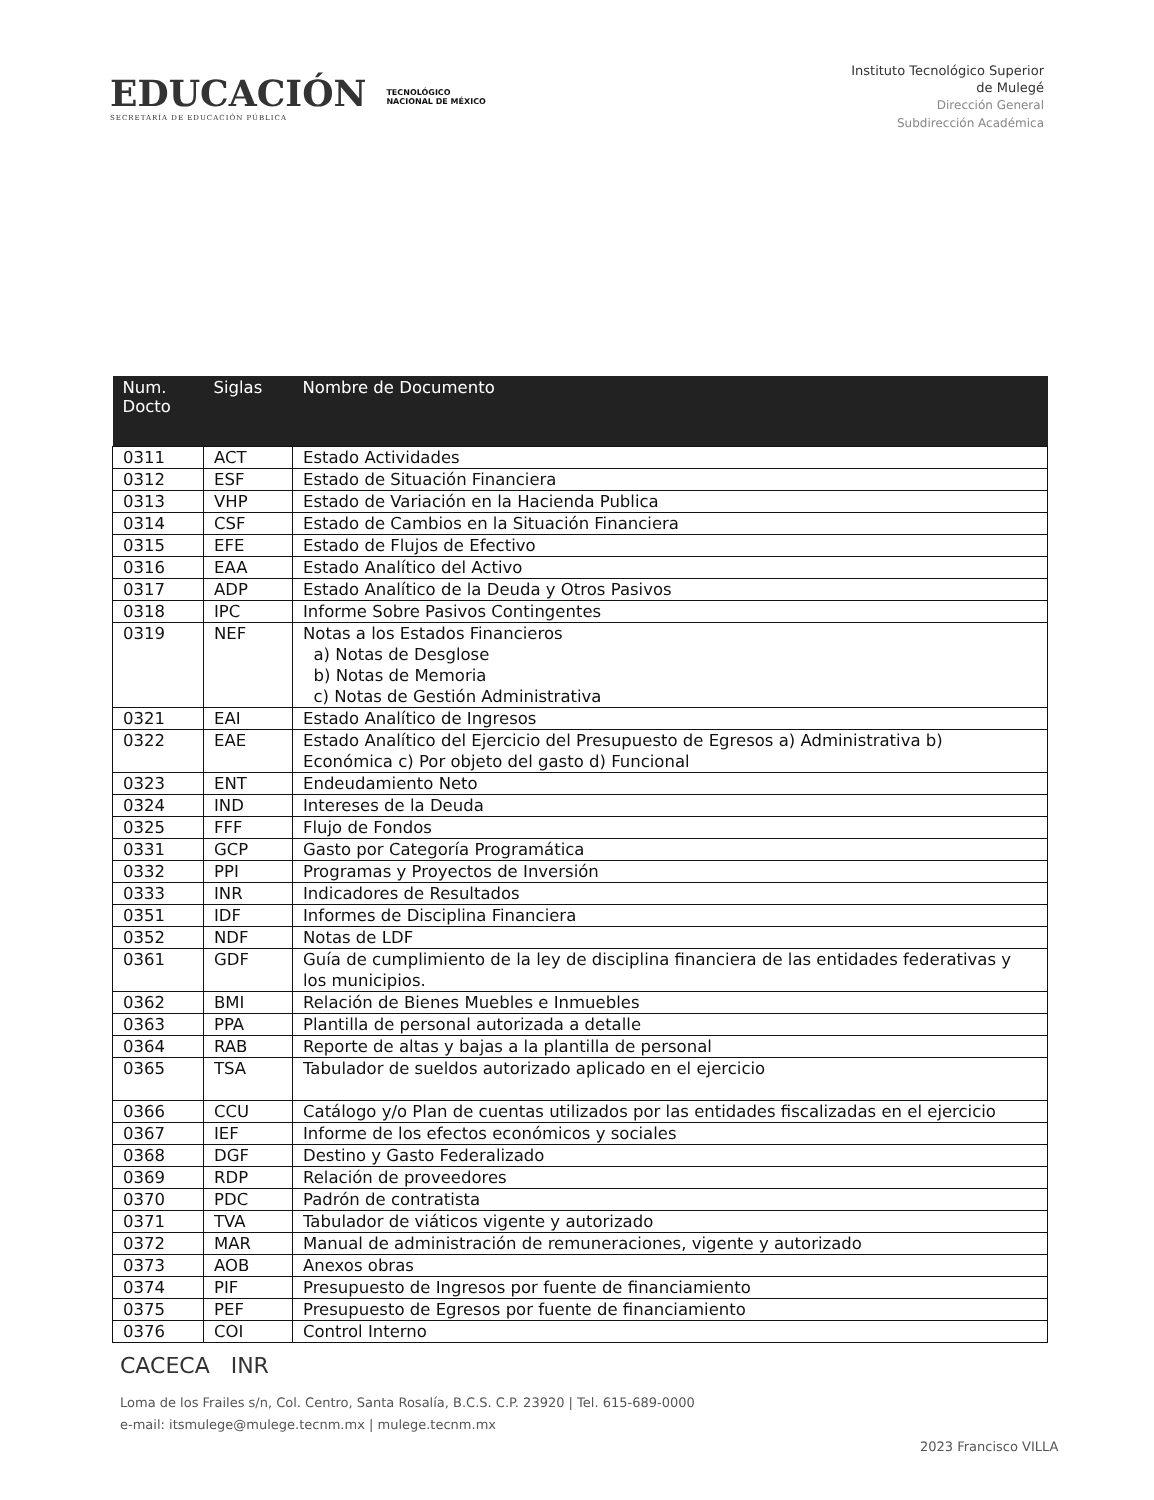EDUCACIÓN
SECRETARÍA DE EDUCACIÓN PÚBLICA
TECNOLÓGICO
NACIONAL DE MÉXICO
Instituto Tecnológico Superior
de Mulegé
Dirección General
Subdirección Académica
| Num. Docto | Siglas | Nombre de Documento |
| --- | --- | --- |
| 0311 | ACT | Estado Actividades |
| 0312 | ESF | Estado de Situación Financiera |
| 0313 | VHP | Estado de Variación en la Hacienda Publica |
| 0314 | CSF | Estado de Cambios en la Situación Financiera |
| 0315 | EFE | Estado de Flujos de Efectivo |
| 0316 | EAA | Estado Analítico del Activo |
| 0317 | ADP | Estado Analítico de la Deuda y Otros Pasivos |
| 0318 | IPC | Informe Sobre Pasivos Contingentes |
| 0319 | NEF | Notas a los Estados Financieros a) Notas de Desglose b) Notas de Memoria c) Notas de Gestión Administrativa |
| 0321 | EAI | Estado Analítico de Ingresos |
| 0322 | EAE | Estado Analítico del Ejercicio del Presupuesto de Egresos a) Administrativa b) Económica c) Por objeto del gasto d) Funcional |
| 0323 | ENT | Endeudamiento Neto |
| 0324 | IND | Intereses de la Deuda |
| 0325 | FFF | Flujo de Fondos |
| 0331 | GCP | Gasto por Categoría Programática |
| 0332 | PPI | Programas y Proyectos de Inversión |
| 0333 | INR | Indicadores de Resultados |
| 0351 | IDF | Informes de Disciplina Financiera |
| 0352 | NDF | Notas de LDF |
| 0361 | GDF | Guía de cumplimiento de la ley de disciplina financiera de las entidades federativas y los municipios. |
| 0362 | BMI | Relación de Bienes Muebles e Inmuebles |
| 0363 | PPA | Plantilla de personal autorizada a detalle |
| 0364 | RAB | Reporte de altas y bajas a la plantilla de personal |
| 0365 | TSA | Tabulador de sueldos autorizado aplicado en el ejercicio |
| 0366 | CCU | Catálogo y/o Plan de cuentas utilizados por las entidades fiscalizadas en el ejercicio |
| 0367 | IEF | Informe de los efectos económicos y sociales |
| 0368 | DGF | Destino y Gasto Federalizado |
| 0369 | RDP | Relación de proveedores |
| 0370 | PDC | Padrón de contratista |
| 0371 | TVA | Tabulador de viáticos vigente y autorizado |
| 0372 | MAR | Manual de administración de remuneraciones, vigente y autorizado |
| 0373 | AOB | Anexos obras |
| 0374 | PIF | Presupuesto de Ingresos por fuente de financiamiento |
| 0375 | PEF | Presupuesto de Egresos por fuente de financiamiento |
| 0376 | COI | Control Interno |
CACECA INR
Loma de los Frailes s/n, Col. Centro, Santa Rosalía, B.C.S. C.P. 23920 | Tel. 615-689-0000
e-mail: itsmulege@mulege.tecnm.mx | mulege.tecnm.mx
2023 Francisco VILLA